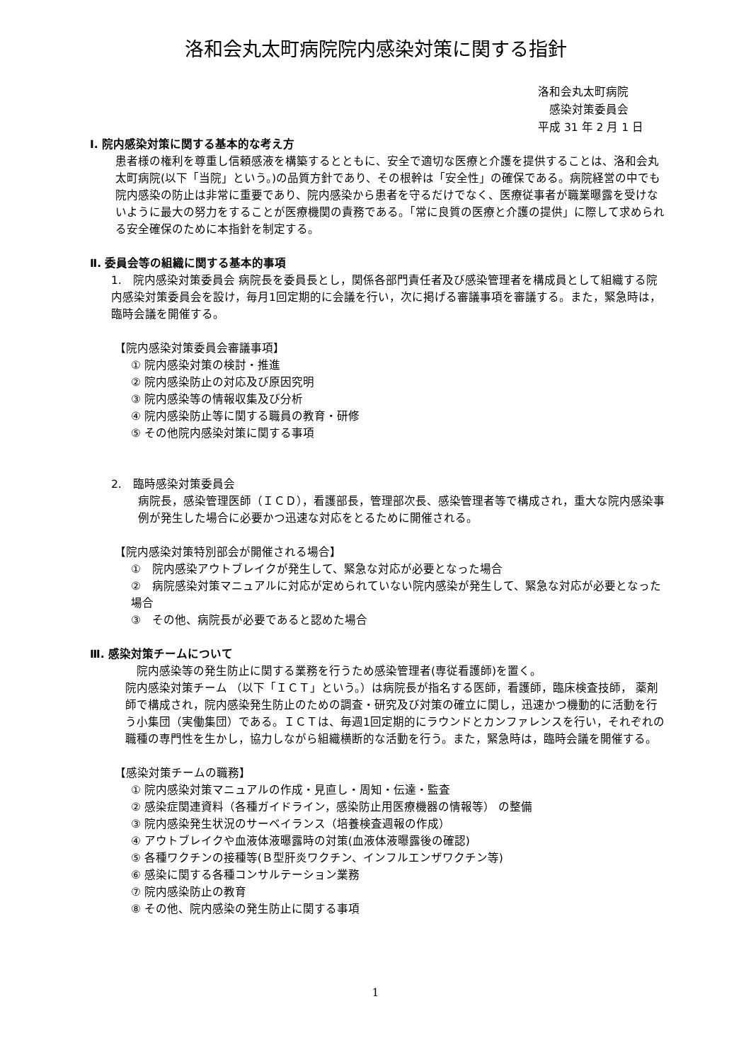洛和会丸太町病院院内感染対策に関する指針
洛和会丸太町病院
　感染対策委員会
平成 31 年 2 月 1 日
Ⅰ. 院内感染対策に関する基本的な考え方
患者様の権利を尊重し信頼感液を構築するとともに、安全で適切な医療と介護を提供することは、洛和会丸太町病院(以下「当院」という。)の品質方針であり、その根幹は「安全性」の確保である。病院経営の中でも院内感染の防止は非常に重要であり、院内感染から患者を守るだけでなく、医療従事者が職業曝露を受けないように最大の努力をすることが医療機関の責務である。「常に良質の医療と介護の提供」に際して求められる安全確保のために本指針を制定する。
Ⅱ. 委員会等の組織に関する基本的事項
1.　院内感染対策委員会 病院長を委員長とし，関係各部門責任者及び感染管理者を構成員として組織する院内感染対策委員会を設け，毎月1回定期的に会議を行い，次に掲げる審議事項を審議する。また，緊急時は，臨時会議を開催する。
【院内感染対策委員会審議事項】
① 院内感染対策の検討・推進
② 院内感染防止の対応及び原因究明
③ 院内感染等の情報収集及び分析
④ 院内感染防止等に関する職員の教育・研修
⑤ その他院内感染対策に関する事項
2.　臨時感染対策委員会
病院長，感染管理医師（ＩＣＤ），看護部長，管理部次長、感染管理者等で構成され，重大な院内感染事例が発生した場合に必要かつ迅速な対応をとるために開催される。
【院内感染対策特別部会が開催される場合】
①　院内感染アウトブレイクが発生して、緊急な対応が必要となった場合
②　病院感染対策マニュアルに対応が定められていない院内感染が発生して、緊急な対応が必要となった場合
③　その他、病院長が必要であると認めた場合
Ⅲ. 感染対策チームについて
　院内感染等の発生防止に関する業務を行うため感染管理者(専従看護師)を置く。
院内感染対策チーム （以下「ＩＣＴ」という。）は病院長が指名する医師，看護師，臨床検査技師， 薬剤師で構成され，院内感染発生防止のための調査・研究及び対策の確立に関し，迅速かつ機動的に活動を行う小集団（実働集団）である。ＩＣＴは、毎週1回定期的にラウンドとカンファレンスを行い，それぞれの職種の専門性を生かし，協力しながら組織横断的な活動を行う。また，緊急時は，臨時会議を開催する。
【感染対策チームの職務】
① 院内感染対策マニュアルの作成・見直し・周知・伝達・監査
② 感染症関連資料（各種ガイドライン，感染防止用医療機器の情報等） の整備
③ 院内感染発生状況のサーベイランス（培養検査週報の作成）
④ アウトブレイクや血液体液曝露時の対策(血液体液曝露後の確認)
⑤ 各種ワクチンの接種等(Ｂ型肝炎ワクチン、インフルエンザワクチン等)
⑥ 感染に関する各種コンサルテーション業務
⑦ 院内感染防止の教育
⑧ その他、院内感染の発生防止に関する事項
1